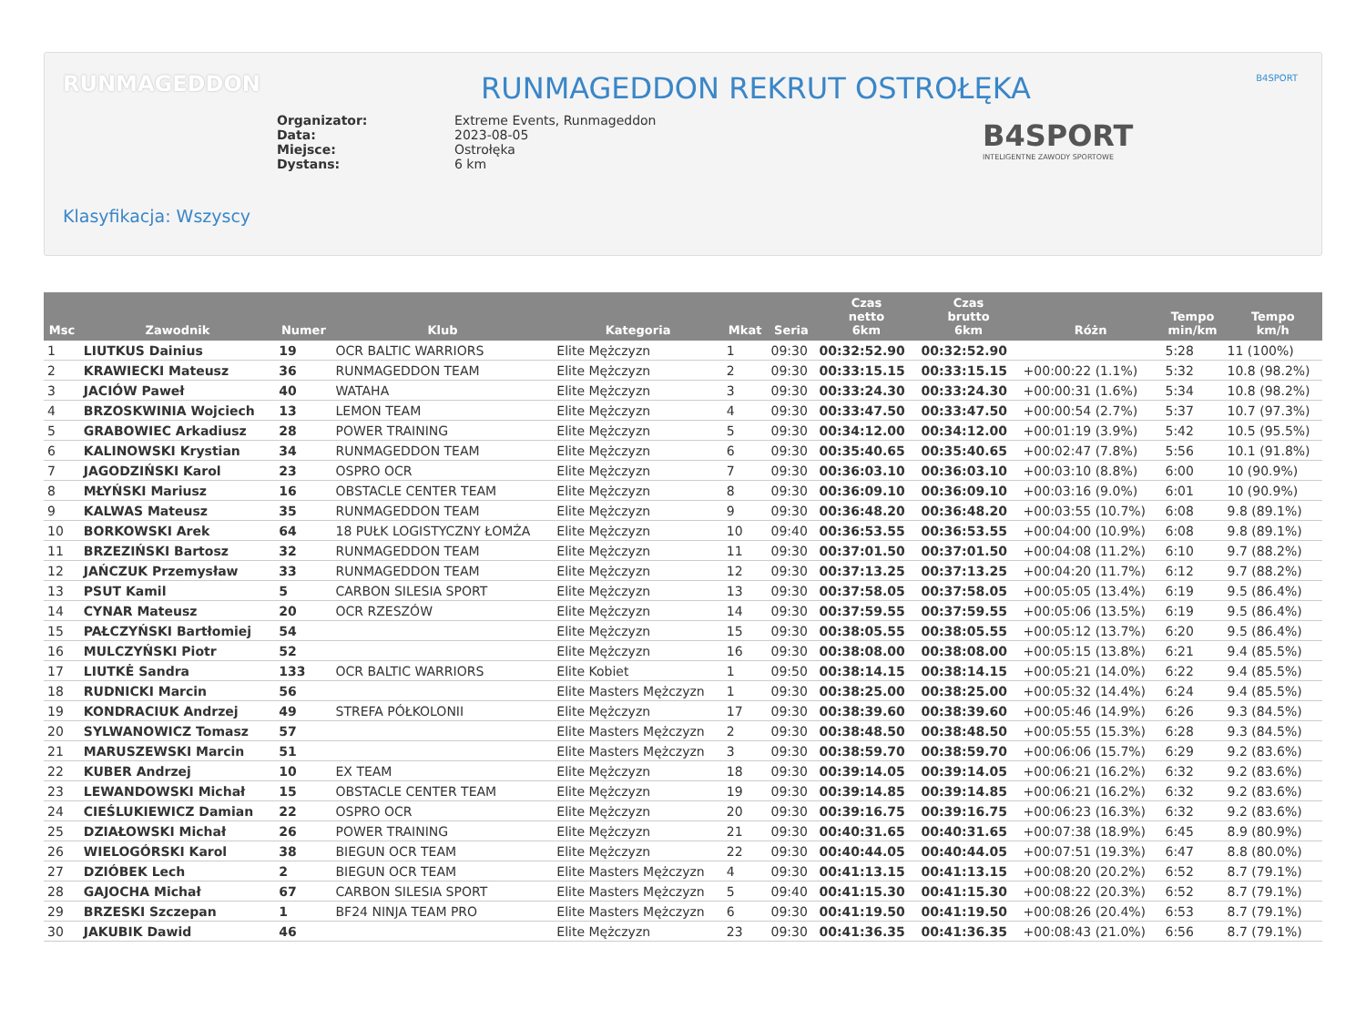RUNMAGEDDON B4SPORT
RUNMAGEDDON REKRUT OSTROŁĘKA
Organizator: Extreme Events, Runmageddon Data: 2023-08-05 Miejsce: Ostrołęka Dystans: 6 km
B4SPORT
INTELIGENTNE ZAWODY SPORTOWE
Klasyfikacja: Wszyscy
| Msc | Zawodnik | Numer | Klub | Kategoria | Mkat | Seria | Czas netto 6km | Czas brutto 6km | Różn | Tempo min/km | Tempo km/h |
| --- | --- | --- | --- | --- | --- | --- | --- | --- | --- | --- | --- |
| 1 | LIUTKUS Dainius | 19 | OCR BALTIC WARRIORS | Elite Mężczyzn | 1 | 09:30 | 00:32:52.90 | 00:32:52.90 | | 5:28 | 11 (100%) |
| 2 | KRAWIECKI Mateusz | 36 | RUNMAGEDDON TEAM | Elite Mężczyzn | 2 | 09:30 | 00:33:15.15 | 00:33:15.15 | +00:00:22 (1.1%) | 5:32 | 10.8 (98.2%) |
| 3 | JACIÓW Paweł | 40 | WATAHA | Elite Mężczyzn | 3 | 09:30 | 00:33:24.30 | 00:33:24.30 | +00:00:31 (1.6%) | 5:34 | 10.8 (98.2%) |
| 4 | BRZOSKWINIA Wojciech | 13 | LEMON TEAM | Elite Mężczyzn | 4 | 09:30 | 00:33:47.50 | 00:33:47.50 | +00:00:54 (2.7%) | 5:37 | 10.7 (97.3%) |
| 5 | GRABOWIEC Arkadiusz | 28 | POWER TRAINING | Elite Mężczyzn | 5 | 09:30 | 00:34:12.00 | 00:34:12.00 | +00:01:19 (3.9%) | 5:42 | 10.5 (95.5%) |
| 6 | KALINOWSKI Krystian | 34 | RUNMAGEDDON TEAM | Elite Mężczyzn | 6 | 09:30 | 00:35:40.65 | 00:35:40.65 | +00:02:47 (7.8%) | 5:56 | 10.1 (91.8%) |
| 7 | JAGODZIŃSKI Karol | 23 | OSPRO OCR | Elite Mężczyzn | 7 | 09:30 | 00:36:03.10 | 00:36:03.10 | +00:03:10 (8.8%) | 6:00 | 10 (90.9%) |
| 8 | MŁYŃSKI Mariusz | 16 | OBSTACLE CENTER TEAM | Elite Mężczyzn | 8 | 09:30 | 00:36:09.10 | 00:36:09.10 | +00:03:16 (9.0%) | 6:01 | 10 (90.9%) |
| 9 | KALWAS Mateusz | 35 | RUNMAGEDDON TEAM | Elite Mężczyzn | 9 | 09:30 | 00:36:48.20 | 00:36:48.20 | +00:03:55 (10.7%) | 6:08 | 9.8 (89.1%) |
| 10 | BORKOWSKI Arek | 64 | 18 PUŁK LOGISTYCZNY ŁOMŻA | Elite Mężczyzn | 10 | 09:40 | 00:36:53.55 | 00:36:53.55 | +00:04:00 (10.9%) | 6:08 | 9.8 (89.1%) |
| 11 | BRZEZIŃSKI Bartosz | 32 | RUNMAGEDDON TEAM | Elite Mężczyzn | 11 | 09:30 | 00:37:01.50 | 00:37:01.50 | +00:04:08 (11.2%) | 6:10 | 9.7 (88.2%) |
| 12 | JAŃCZUK Przemysław | 33 | RUNMAGEDDON TEAM | Elite Mężczyzn | 12 | 09:30 | 00:37:13.25 | 00:37:13.25 | +00:04:20 (11.7%) | 6:12 | 9.7 (88.2%) |
| 13 | PSUT Kamil | 5 | CARBON SILESIA SPORT | Elite Mężczyzn | 13 | 09:30 | 00:37:58.05 | 00:37:58.05 | +00:05:05 (13.4%) | 6:19 | 9.5 (86.4%) |
| 14 | CYNAR Mateusz | 20 | OCR RZESZÓW | Elite Mężczyzn | 14 | 09:30 | 00:37:59.55 | 00:37:59.55 | +00:05:06 (13.5%) | 6:19 | 9.5 (86.4%) |
| 15 | PAŁCZYŃSKI Bartłomiej | 54 | | Elite Mężczyzn | 15 | 09:30 | 00:38:05.55 | 00:38:05.55 | +00:05:12 (13.7%) | 6:20 | 9.5 (86.4%) |
| 16 | MULCZYŃSKI Piotr | 52 | | Elite Mężczyzn | 16 | 09:30 | 00:38:08.00 | 00:38:08.00 | +00:05:15 (13.8%) | 6:21 | 9.4 (85.5%) |
| 17 | LIUTKĖ Sandra | 133 | OCR BALTIC WARRIORS | Elite Kobiet | 1 | 09:50 | 00:38:14.15 | 00:38:14.15 | +00:05:21 (14.0%) | 6:22 | 9.4 (85.5%) |
| 18 | RUDNICKI Marcin | 56 | | Elite Masters Mężczyzn | 1 | 09:30 | 00:38:25.00 | 00:38:25.00 | +00:05:32 (14.4%) | 6:24 | 9.4 (85.5%) |
| 19 | KONDRACIUK Andrzej | 49 | STREFA PÓŁKOLONII | Elite Mężczyzn | 17 | 09:30 | 00:38:39.60 | 00:38:39.60 | +00:05:46 (14.9%) | 6:26 | 9.3 (84.5%) |
| 20 | SYLWANOWICZ Tomasz | 57 | | Elite Masters Mężczyzn | 2 | 09:30 | 00:38:48.50 | 00:38:48.50 | +00:05:55 (15.3%) | 6:28 | 9.3 (84.5%) |
| 21 | MARUSZEWSKI Marcin | 51 | | Elite Masters Mężczyzn | 3 | 09:30 | 00:38:59.70 | 00:38:59.70 | +00:06:06 (15.7%) | 6:29 | 9.2 (83.6%) |
| 22 | KUBER Andrzej | 10 | EX TEAM | Elite Mężczyzn | 18 | 09:30 | 00:39:14.05 | 00:39:14.05 | +00:06:21 (16.2%) | 6:32 | 9.2 (83.6%) |
| 23 | LEWANDOWSKI Michał | 15 | OBSTACLE CENTER TEAM | Elite Mężczyzn | 19 | 09:30 | 00:39:14.85 | 00:39:14.85 | +00:06:21 (16.2%) | 6:32 | 9.2 (83.6%) |
| 24 | CIEŚLUKIEWICZ Damian | 22 | OSPRO OCR | Elite Mężczyzn | 20 | 09:30 | 00:39:16.75 | 00:39:16.75 | +00:06:23 (16.3%) | 6:32 | 9.2 (83.6%) |
| 25 | DZIAŁOWSKI Michał | 26 | POWER TRAINING | Elite Mężczyzn | 21 | 09:30 | 00:40:31.65 | 00:40:31.65 | +00:07:38 (18.9%) | 6:45 | 8.9 (80.9%) |
| 26 | WIELOGÓRSKI Karol | 38 | BIEGUN OCR TEAM | Elite Mężczyzn | 22 | 09:30 | 00:40:44.05 | 00:40:44.05 | +00:07:51 (19.3%) | 6:47 | 8.8 (80.0%) |
| 27 | DZIÓBEK Lech | 2 | BIEGUN OCR TEAM | Elite Masters Mężczyzn | 4 | 09:30 | 00:41:13.15 | 00:41:13.15 | +00:08:20 (20.2%) | 6:52 | 8.7 (79.1%) |
| 28 | GAJOCHA Michał | 67 | CARBON SILESIA SPORT | Elite Masters Mężczyzn | 5 | 09:40 | 00:41:15.30 | 00:41:15.30 | +00:08:22 (20.3%) | 6:52 | 8.7 (79.1%) |
| 29 | BRZESKI Szczepan | 1 | BF24 NINJA TEAM PRO | Elite Masters Mężczyzn | 6 | 09:30 | 00:41:19.50 | 00:41:19.50 | +00:08:26 (20.4%) | 6:53 | 8.7 (79.1%) |
| 30 | JAKUBIK Dawid | 46 | | Elite Mężczyzn | 23 | 09:30 | 00:41:36.35 | 00:41:36.35 | +00:08:43 (21.0%) | 6:56 | 8.7 (79.1%) |